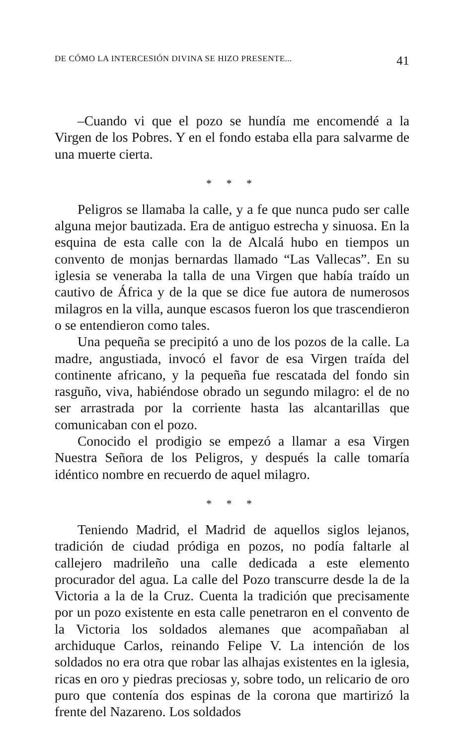DE CÓMO LA INTERCESIÓN DIVINA SE HIZO PRESENTE... 41
–Cuando vi que el pozo se hundía me encomendé a la Virgen de los Pobres. Y en el fondo estaba ella para salvarme de una muerte cierta.
* * *
Peligros se llamaba la calle, y a fe que nunca pudo ser calle alguna mejor bautizada. Era de antiguo estrecha y sinuosa. En la esquina de esta calle con la de Alcalá hubo en tiempos un convento de monjas bernardas llamado “Las Vallecas”. En su iglesia se veneraba la talla de una Virgen que había traído un cautivo de África y de la que se dice fue autora de numerosos milagros en la villa, aunque escasos fueron los que trascendieron o se entendieron como tales.
Una pequeña se precipitó a uno de los pozos de la calle. La madre, angustiada, invocó el favor de esa Virgen traída del continente africano, y la pequeña fue rescatada del fondo sin rasguño, viva, habiéndose obrado un segundo milagro: el de no ser arrastrada por la corriente hasta las alcantarillas que comunicaban con el pozo.
Conocido el prodigio se empezó a llamar a esa Virgen Nuestra Señora de los Peligros, y después la calle tomaría idéntico nombre en recuerdo de aquel milagro.
* * *
Teniendo Madrid, el Madrid de aquellos siglos lejanos, tradición de ciudad pródiga en pozos, no podía faltarle al callejero madrileño una calle dedicada a este elemento procurador del agua. La calle del Pozo transcurre desde la de la Victoria a la de la Cruz. Cuenta la tradición que precisamente por un pozo existente en esta calle penetraron en el convento de la Victoria los soldados alemanes que acompañaban al archiduque Carlos, reinando Felipe V. La intención de los soldados no era otra que robar las alhajas existentes en la iglesia, ricas en oro y piedras preciosas y, sobre todo, un relicario de oro puro que contenía dos espinas de la corona que martirizó la frente del Nazareno. Los soldados